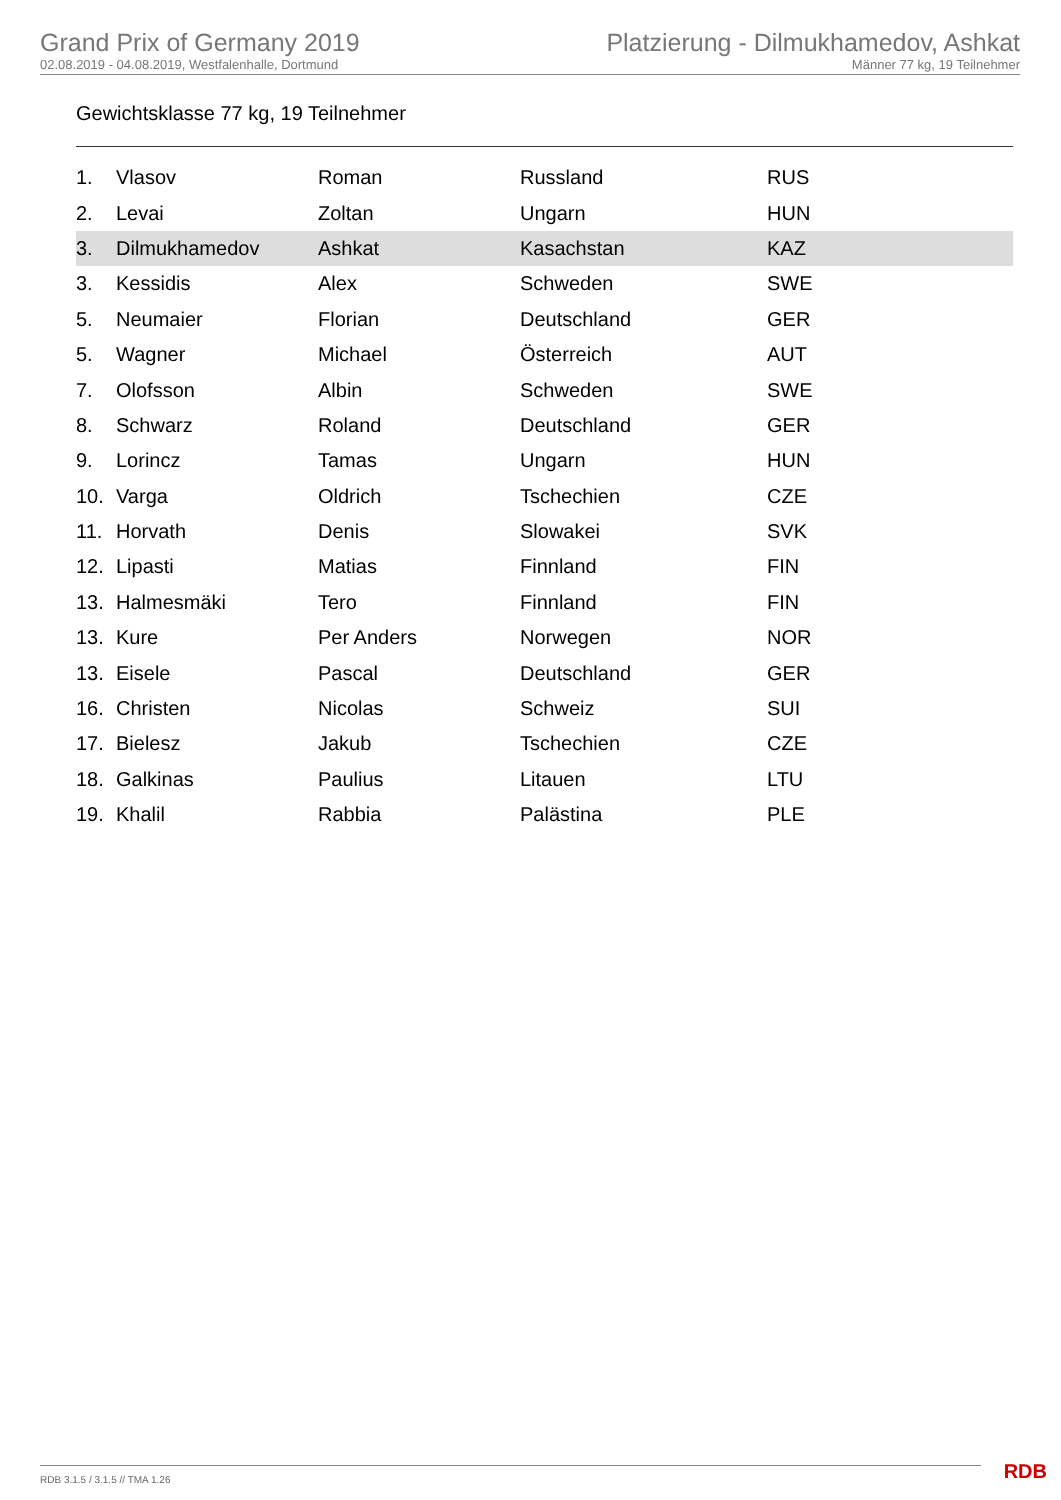Grand Prix of Germany 2019
02.08.2019 - 04.08.2019, Westfalenhalle, Dortmund
Platzierung - Dilmukhamedov, Ashkat
Männer 77 kg, 19 Teilnehmer
Gewichtsklasse 77 kg, 19 Teilnehmer
| 1. | Vlasov | Roman | Russland | RUS |
| 2. | Levai | Zoltan | Ungarn | HUN |
| 3. | Dilmukhamedov | Ashkat | Kasachstan | KAZ |
| 3. | Kessidis | Alex | Schweden | SWE |
| 5. | Neumaier | Florian | Deutschland | GER |
| 5. | Wagner | Michael | Österreich | AUT |
| 7. | Olofsson | Albin | Schweden | SWE |
| 8. | Schwarz | Roland | Deutschland | GER |
| 9. | Lorincz | Tamas | Ungarn | HUN |
| 10. | Varga | Oldrich | Tschechien | CZE |
| 11. | Horvath | Denis | Slowakei | SVK |
| 12. | Lipasti | Matias | Finnland | FIN |
| 13. | Halmesmäki | Tero | Finnland | FIN |
| 13. | Kure | Per Anders | Norwegen | NOR |
| 13. | Eisele | Pascal | Deutschland | GER |
| 16. | Christen | Nicolas | Schweiz | SUI |
| 17. | Bielesz | Jakub | Tschechien | CZE |
| 18. | Galkinas | Paulius | Litauen | LTU |
| 19. | Khalil | Rabbia | Palästina | PLE |
RDB 3.1.5 / 3.1.5 // TMA 1.26 RDB